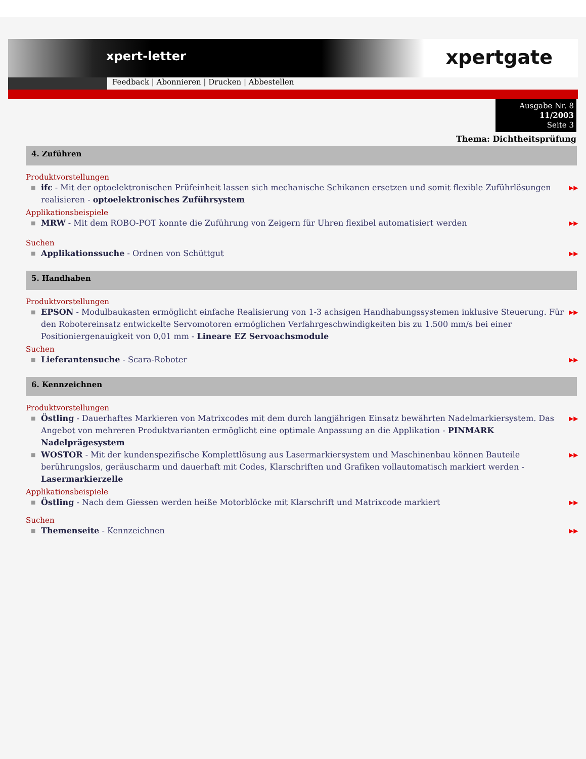xpert-letter
xpertgate
Feedback | Abonnieren | Drucken | Abbestellen
Ausgabe Nr. 8
11/2003
Seite 3
Thema: Dichtheitsprüfung
4. Zuführen
Produktvorstellungen
■ ifc - Mit der optoelektronischen Prüfeinheit lassen sich mechanische Schikanen ersetzen und somit flexible Zuführlösungen realisieren - optoelektronisches Zuführsystem ▶▶
Applikationsbeispiele
■ MRW - Mit dem ROBO-POT konnte die Zuführung von Zeigern für Uhren flexibel automatisiert werden ▶▶
Suchen
■ Applikationssuche - Ordnen von Schüttgut ▶▶
5. Handhaben
Produktvorstellungen
■ EPSON - Modulbaukasten ermöglicht einfache Realisierung von 1-3 achsigen Handhabungssystemen inklusive Steuerung. Für den Robotereinsatz entwickelte Servomotoren ermöglichen Verfahrgeschwindigkeiten bis zu 1.500 mm/s bei einer Positioniergenauigkeit von 0,01 mm - Lineare EZ Servoachsmodule ▶▶
Suchen
■ Lieferantensuche - Scara-Roboter ▶▶
6. Kennzeichnen
Produktvorstellungen
■ Östling - Dauerhaftes Markieren von Matrixcodes mit dem durch langjährigen Einsatz bewährten Nadelmarkiersystem. Das Angebot von mehreren Produktvarianten ermöglicht eine optimale Anpassung an die Applikation - PINMARK Nadelprägesystem ▶▶
■ WOSTOR - Mit der kundenspezifische Komplettlösung aus Lasermarkiersystem und Maschinenbau können Bauteile berührungslos, geräuscharm und dauerhaft mit Codes, Klarschriften und Grafiken vollautomatisch markiert werden - Lasermarkierzelle ▶▶
Applikationsbeispiele
■ Östling - Nach dem Giessen werden heiße Motorblöcke mit Klarschrift und Matrixcode markiert ▶▶
Suchen
■ Themenseite - Kennzeichnen ▶▶